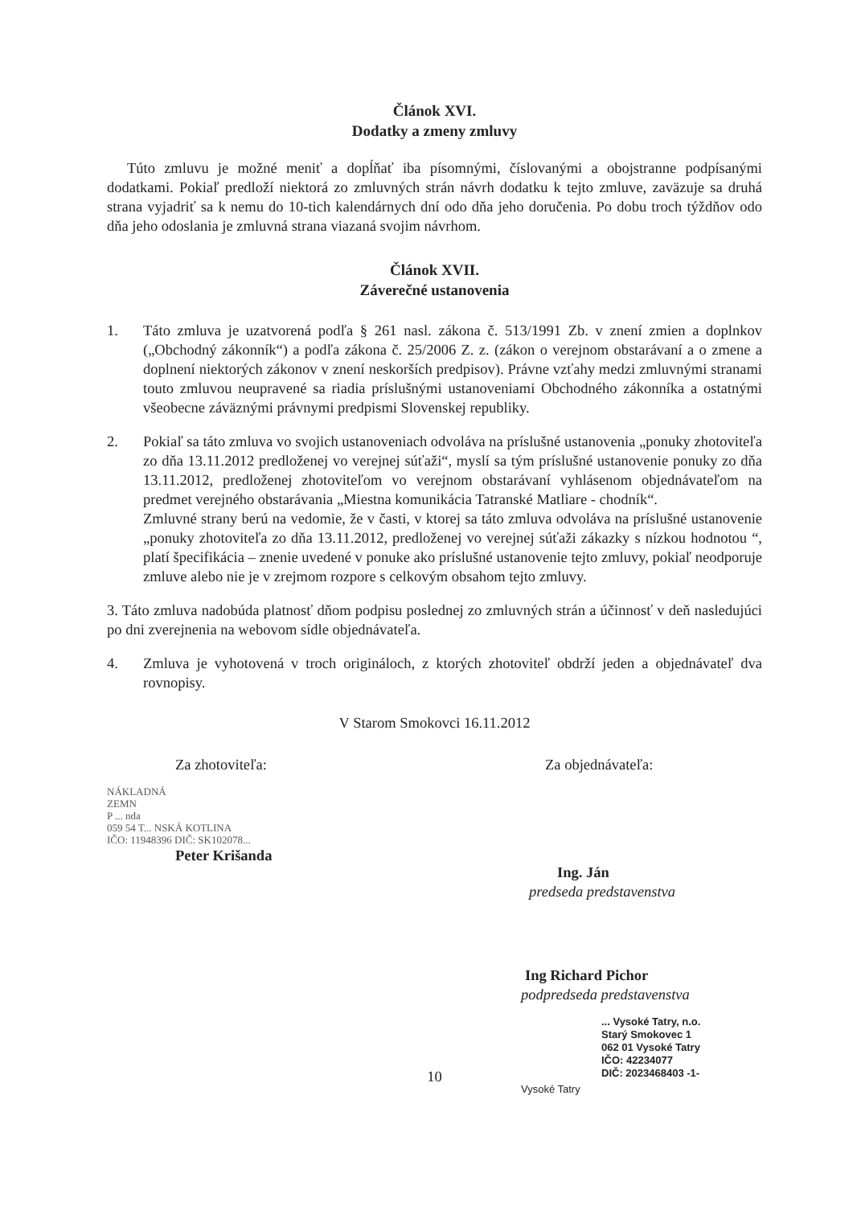Článok XVI.
Dodatky a zmeny zmluvy
Túto zmluvu je možné meniť a dopĺňať iba písomnými, číslovanými a obojstranne podpísanými dodatkami. Pokiaľ predloží niektorá zo zmluvných strán návrh dodatku k tejto zmluve, zaväzuje sa druhá strana vyjadriť sa k nemu do 10-tich kalendárnych dní odo dňa jeho doručenia. Po dobu troch týždňov odo dňa jeho odoslania je zmluvná strana viazaná svojim návrhom.
Článok XVII.
Záverečné ustanovenia
1. Táto zmluva je uzatvorená podľa § 261 nasl. zákona č. 513/1991 Zb. v znení zmien a doplnkov („Obchodný zákonník“) a podľa zákona č. 25/2006 Z. z. (zákon o verejnom obstarávaní a o zmene a doplnení niektorých zákonov v znení neskorších predpisov). Právne vzťahy medzi zmluvnými stranami touto zmluvou neupravené sa riadia príslušnými ustanoveniami Obchodného zákonníka a ostatnými všeobecne záväznými právnymi predpismi Slovenskej republiky.
2. Pokiaľ sa táto zmluva vo svojich ustanoveniach odvoláva na príslušné ustanovenia „ponuky zhotoviteľa zo dňa 13.11.2012 predloženej vo verejnej súťaži“, myslí sa tým príslušné ustanovenie ponuky zo dňa 13.11.2012, predloženej zhotoviteľom vo verejnom obstarávaní vyhlásenom objednávateľom na predmet verejného obstarávania „Miestna komunikácia Tatranské Matliare - chodník“.
Zmluvné strany berú na vedomie, že v časti, v ktorej sa táto zmluva odvoláva na príslušné ustanovenie „ponuky zhotoviteľa zo dňa 13.11.2012, predloženej vo verejnej súťaži zákazky s nízkou hodnotou “, platí špecifikácia – znenie uvedené v ponuke ako príslušné ustanovenie tejto zmluvy, pokiaľ neodporuje zmluve alebo nie je v zrejmom rozpore s celkovým obsahom tejto zmluvy.
3. Táto zmluva nadobúda platnosť dňom podpisu poslednej zo zmluvných strán a účinnosť v deň nasledujúci po dni zverejnenia na webovom sídle objednávateľa.
4. Zmluva je vyhotovená v troch origináloch, z ktorých zhotoviteľ obdrží jeden a objednávateľ dva rovnopisy.
V Starom Smokovci 16.11.2012
Za zhotoviteľa:
NÁKLADNÁ
ZEMN
P ... nda
059 54 T... NSKÁ KOTLINA
IČO: 11948396 DIČ: SK102078...
Peter Krišanda
Za objednávateľa:
Ing. Ján
predseda predstavenstva
Ing Richard Pichor
podpredseda predstavenstva
... Vysoké Tatry, n.o.
Starý Smokovec 1
062 01 Vysoké Tatry
IČO: 42234077
DIČ: 2023468403 -1-
Vysoké Tatry
10